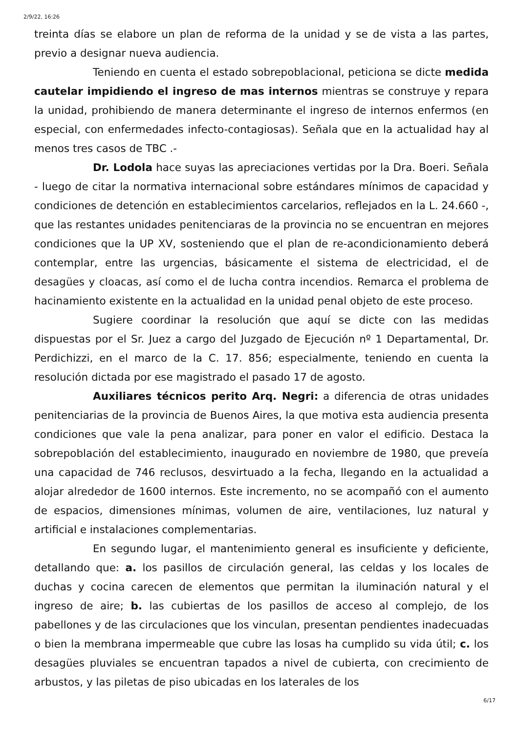2/9/22, 16:26
treinta días se elabore un plan de reforma de la unidad y se de vista a las partes, previo a designar nueva audiencia.
Teniendo en cuenta el estado sobrepoblacional, peticiona se dicte medida cautelar impidiendo el ingreso de mas internos mientras se construye y repara la unidad, prohibiendo de manera determinante el ingreso de internos enfermos (en especial, con enfermedades infecto-contagiosas). Señala que en la actualidad hay al menos tres casos de TBC .-
Dr. Lodola hace suyas las apreciaciones vertidas por la Dra. Boeri. Señala - luego de citar la normativa internacional sobre estándares mínimos de capacidad y condiciones de detención en establecimientos carcelarios, reflejados en la L. 24.660 -, que las restantes unidades penitenciaras de la provincia no se encuentran en mejores condiciones que la UP XV, sosteniendo que el plan de re-acondicionamiento deberá contemplar, entre las urgencias, básicamente el sistema de electricidad, el de desagües y cloacas, así como el de lucha contra incendios. Remarca el problema de hacinamiento existente en la actualidad en la unidad penal objeto de este proceso.
Sugiere coordinar la resolución que aquí se dicte con las medidas dispuestas por el Sr. Juez a cargo del Juzgado de Ejecución nº 1 Departamental, Dr. Perdichizzi, en el marco de la C. 17. 856; especialmente, teniendo en cuenta la resolución dictada por ese magistrado el pasado 17 de agosto.
Auxiliares técnicos perito Arq. Negri: a diferencia de otras unidades penitenciarias de la provincia de Buenos Aires, la que motiva esta audiencia presenta condiciones que vale la pena analizar, para poner en valor el edificio. Destaca la sobrepoblación del establecimiento, inaugurado en noviembre de 1980, que preveía una capacidad de 746 reclusos, desvirtuado a la fecha, llegando en la actualidad a alojar alrededor de 1600 internos. Este incremento, no se acompañó con el aumento de espacios, dimensiones mínimas, volumen de aire, ventilaciones, luz natural y artificial e instalaciones complementarias.
En segundo lugar, el mantenimiento general es insuficiente y deficiente, detallando que: a. los pasillos de circulación general, las celdas y los locales de duchas y cocina carecen de elementos que permitan la iluminación natural y el ingreso de aire; b. las cubiertas de los pasillos de acceso al complejo, de los pabellones y de las circulaciones que los vinculan, presentan pendientes inadecuadas o bien la membrana impermeable que cubre las losas ha cumplido su vida útil; c. los desagües pluviales se encuentran tapados a nivel de cubierta, con crecimiento de arbustos, y las piletas de piso ubicadas en los laterales de los
6/17